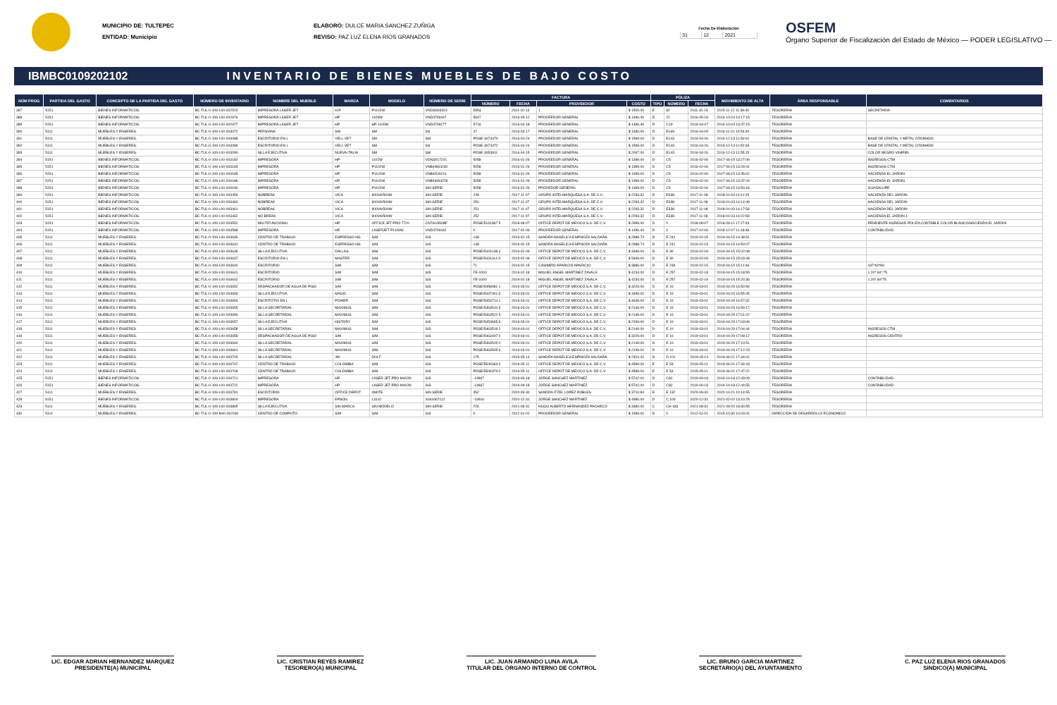MUNICIPIO DE: TULTEPEC
ENTIDAD: Municipio
ELABORÓ: DULCE MARIA SANCHEZ ZUÑIGA
REVISO: PAZ LUZ ELENA RIOS GRANADOS
| Fecha De Elaboración | | |
| --- | --- | --- |
| 31 | 12 | 2021 |
OSFEM
Órgano Superior de Fiscalización del Estado de México — PODER LEGISLATIVO —
IBMBC0109202102 INVENTARIO DE BIENES MUEBLES DE BAJO COSTO
| NÚM PROG | PARTIDA DEL GASTO | CONCEPTO DE LA PARTIDA DEL GASTO | NÚMERO DE INVENTARIO | NOMBRE DEL MUEBLE | MARCA | MODELO | NÚMERO DE SERIE | FACTURA | | | | PÓLIZA | | | MOVIMIENTO DE ALTA | ÁREA RESPONSABLE | COMENTARIOS |
| --- | --- | --- | --- | --- | --- | --- | --- | --- | --- | --- | --- | --- | --- | --- | --- | --- | --- |
| | | | | | | | | NÚMERO | FECHA | PROVEEDOR | COSTO | TIPO | NÚMERO | FECHA | | | |
| 387 | 5151 | BIENES INFORMÁTICOS. | BC-TUL-0-109-L00-002515 | IMPRESORA LASER JET | H.P. | P1102W | VND3G03323 | 5954 | 2011-10-13 | 1 | $ 1500.00 | E | 82 | 2011-10-13 | 2015-11-12 11:38:40 | TESORERIA | SECRETARIA |
| 388 | 5151 | BIENES INFORMÁTICOS. | BC-TUL-0-109-L00-002976 | IMPRESORA LASER JET | HP | 1109W | VND3709447 | 5947 | 2016-05-12 | PROVEEDOR GENERAL | $ 1496.40 | D | 22 | 2016-05-18 | 2016-10-04 13:17:15 | TESORERIA | |
| 389 | 5151 | BIENES INFORMÁTICOS. | BC-TUL-0-109-L00-002977 | IMPRESORA LASER JET | HP | HP-1109W | VND3709177 | 5716 | 2016-04-18 | PROVEEDOR GENERAL | $ 1496.40 | D | C19 | 2016-04-07 | 2016-10-04 13:47:15 | TESORERIA | |
| 390 | 5111 | MUEBLES Y ENSERES. | BC-TUL-0-109-L00-003072 | PERSIANA | SM | SM | SS | 47 | 2016-03-17 | PROVEEDOR GENERAL | $ 1480.00 | D | E169 | 2016-04-05 | 2016-11-01 10:54:40 | TESORERIA | |
| 391 | 5111 | MUEBLES Y ENSERES. | BC-TUL-0-109-L00-003088 | ESCRITORIO EN L | VELL VET | SM | SM | POSE-3074470 | 2016-04-24 | PROVEEDOR GENERAL | $ 1599.00 | D | E143 | 2016-04-26 | 2016-12-13 11:50:01 | TESORERIA | BASE DE CRISTAL Y METAL CROMADO |
| 392 | 5111 | MUEBLES Y ENSERES. | BC-TUL-0-109-L00-003089 | ESCRITORIO EN L | VELL VET | SM | SS | POSE-3074472 | 2016-04-24 | PROVEEDOR GENERAL | $ 1599.00 | D | E143 | 2016-04-26 | 2016-12-13 11:52:33 | TESORERIA | BASE DE CRISTAL Y METAL CROMADO |
| 393 | 5111 | MUEBLES Y ENSERES. | BC-TUL-0-109-L00-003090 | SILLA EJECUTIVA | NUEVA ITALIA | SM | SM | POSE-3053911 | 2016-04-15 | PROVEEDOR GENERAL | $ 2097.00 | D | E143 | 2016-04-26 | 2016-12-13 11:55:15 | TESORERIA | COLOR NEGRO VINIPIEL |
| 394 | 5151 | BIENES INFORMÁTICOS. | BC-TUL-0-109-L00-003182 | IMPRESORA | HP | 1102W | VDN3X17241 | 5058 | 2016-01-26 | PROVEEDOR GENERAL | $ 1399.00 | D | C5 | 2016-02-06 | 2017-06-15 13:27:09 | TESORERIA | INGRESOS CTM |
| 395 | 5151 | BIENES INFORMÁTICOS. | BC-TUL-0-109-L00-003183 | IMPRESORA | HP | P1102W | VNB4W34230 | 5058 | 2016-01-26 | PROVEEDOR GENERAL | $ 1399.00 | D | C5 | 2016-02-06 | 2017-06-15 13:29:41 | TESORERIA | INGRESOS CTM |
| 396 | 5151 | BIENES INFORMÁTICOS. | BC-TUL-0-109-L00-003185 | IMPRESORA | HP | P1102W | VNB4D26211 | 5058 | 2016-01-26 | PROVEEDOR GENERAL | $ 1399.00 | D | C5 | 2016-02-06 | 2017-06-15 13:45:02 | TESORERIA | HACIENDA EL JARDIN |
| 397 | 5151 | BIENES INFORMÁTICOS. | BC-TUL-0-109-L00-003186 | IMPRESORA | HP | P1102W | VNB4W34228 | 5058 | 2016-01-26 | PROVEEDOR GENERAL | $ 1399.00 | D | C5 | 2016-02-26 | 2017-06-15 13:47:24 | TESORERIA | HACIENDA EL JARDIN |
| 398 | 5151 | BIENES INFORMÁTICOS. | BC-TUL-0-109-L00-003190 | IMPRESORA | HP | P1102W | SIN SERIE | 5058 | 2016-01-26 | PROVEDOR GENERAL | $ 1399.00 | D | C5 | 2016-02-06 | 2017-06-15 14:50:18 | TESORERIA | GUADALUPE |
| 399 | 5151 | BIENES INFORMÁTICOS. | BC-TUL-0-109-L00-003459 | NOBREAK | VICA | 900VA/500W | SIN SERIE | 249 | 2017-11-07 | GRUPO INTELMARQUESA S.A. DE C.V. | $ 2293.32 | D | E338 | 2017-11-08 | 2018-01-03 14:11:25 | TESORERIA | HACIENDA DEL JARDIN |
| 400 | 5151 | BIENES INFORMÁTICOS. | BC-TUL-0-109-L00-003460 | NOBREAK | VICA | 900VA/500W | SIN SERIE | 250 | 2017-11-07 | GRUPO INTELMARQUESA S.A. DE C.V. | $ 2293.32 | D | E338 | 2017-11-08 | 2018-01-03 14:14:49 | TESORERIA | HACIENDA DEL JARDIN |
| 401 | 5151 | BIENES INFORMÁTICOS. | BC-TUL-0-109-L00-003461 | NOBREAK | VICA | 900VA/500W | SIN SERIE | 251 | 2017-11-07 | GRUPO INTELMARQUESA S.A. DE C.V. | $ 2293.32 | D | E338 | 2017-11-08 | 2018-01-03 14:17:54 | TESORERIA | HACIENDA DEL JARDIN |
| 402 | 5151 | BIENES INFORMÁTICOS. | BC-TUL-0-109-L00-003462 | NO BREAK | VICA | 900VA/500W | SIN SERIE | 252 | 2017-11-07 | GRUPO INTELMARQUESA S.A. DE C.V. | $ 2293.32 | D | E338 | 2017-11-08 | 2018-01-03 14:22:59 | TESORERIA | HACIENDA EL JARDIN 1 |
| 403 | 5151 | BIENES INFORMÁTICOS. | BC-TUL-0-109-L00-003552 | MULTIFUNCIONAL | HP | OFFICE JET PRO 7720 | CN7AU350BF | POSE/5131867 5 | 2018-08-07 | OFFICE DEPOT DE MEXICO S.A. DE C.V. | $ 2999.00 | D | 0 | 2018-08-07 | 2018-09-11 17:27:43 | TESORERIA | PENDIENTE AGREGAR POLIZA CONTABLE COLOR BLANCO/HACIENDA EL JARDIN |
| 404 | 5151 | BIENES INFORMÁTICOS. | BC-TUL-0-109-L00-003588 | IMPRESORA | HP | LASERJET P1109W | VND3709442 | 0 | 2017-02-06 | PROVEEDOR GENERAL | $ 1496.40 | D | 0 | 2017-02-06 | 2018-12-07 11:18:48 | TESORERIA | CONTABILIDAD |
| 405 | 5111 | MUEBLES Y ENSERES. | BC-TUL-0-109-L00-003630 | CENTRO DE TRABAJO | ESPRESSO NG | S/M | S/S | 148 | 2019-02-15 | SANDRA ANGELICA ESPINOZA SALDAÑA | $ 2988.74 | D | E 241 | 2019-02-15 | 2019-04-15 14:48:51 | TESORERIA | |
| 406 | 5111 | MUEBLES Y ENSERES. | BC-TUL-0-109-L00-003631 | CENTRO DE TRABAJO | ESPRESSO NG | S/M | S/S | 148 | 2019-02-15 | SANDRA ANGELICA ESPINOZA SALDAÑA | $ 2988.74 | D | E 241 | 2019-02-15 | 2019-04-15 14:50:07 | TESORERIA | |
| 407 | 5111 | MUEBLES Y ENSERES. | BC-TUL-0-109-L00-003636 | SILLA EJECUTIVA | DALLAS | S/M | S/S | POSE/5426138 4 | 2019-02-09 | OFFICE DEPOT DE MEXICO S.A. DE C.V. | $ 3499.00 | D | E 30 | 2019-02-09 | 2019-04-15 15:02:08 | TESORERIA | |
| 408 | 5111 | MUEBLES Y ENSERES. | BC-TUL-0-109-L00-003637 | ESCRITORIO EN L | MASTER | S/M | S/S | POSE/5426114 3 | 2019-02-09 | OFFICE DEPOT DE MEXICO S.A. DE C.V. | $ 5499.00 | D | E 30 | 2019-02-09 | 2019-04-15 15:03:48 | TESORERIA | |
| 409 | 5111 | MUEBLES Y ENSERES. | BC-TUL-0-109-L00-003640 | ESCRITORIO | S/M | S/M | S/S | 71 | 2019-02-15 | CASIMIRO APARICIO APARICIO | $ 3886.00 | D | E 239 | 2019-02-15 | 2019-04-15 15:11:46 | TESORERIA | 187*60*80 |
| 410 | 5111 | MUEBLES Y ENSERES. | BC-TUL-0-109-L00-003641 | ESCRITORIO | S/M | S/M | S/S | FE-1000 | 2019-02-18 | MIGUEL ANGEL MARTINEZ ZAVALA | $ 4234.00 | D | E 257 | 2019-02-18 | 2019-04-15 15:18:55 | TESORERIA | 1.20*.60*.75 |
| 411 | 5111 | MUEBLES Y ENSERES. | BC-TUL-0-109-L00-003642 | ESCRITORIO | S/M | S/M | S/S | FE-1000 | 2019-02-18 | MIGUEL ANGEL MARTINEZ ZAVALA | $ 4234.00 | D | E 257 | 2019-02-18 | 2019-04-15 15:20:36 | TESORERIA | 1.20*.60*75 |
| 412 | 5111 | MUEBLES Y ENSERES. | BC-TUL-0-109-L00-003652 | DESPACHADOR DE AGUA DE PISO | S/M | S/M | S/S | POSE/5458981 1 | 2019-03-01 | OFFICE DEPOT DE MEXICO S.A. DE C.V. | $ 3229.00 | D | E 10 | 2019-03-01 | 2019-04-29 16:50:50 | TESORERIA | |
| 413 | 5111 | MUEBLES Y ENSERES. | BC-TUL-0-109-L00-003653 | SILLA EJECUTIVA | MAGIC | S/M | S/S | POSE/5447301 3 | 2019-03-01 | OFFICE DEPOT DE MEXICO S.A. DE C.V. | $ 3499.00 | D | E 10 | 2019-03-01 | 2019-04-29 16:55:45 | TESORERIA | |
| 414 | 5111 | MUEBLES Y ENSERES. | BC-TUL-0-109-L00-003654 | ESCRITOTIO EN L | POWER | S/M | S/S | POSE/5453714 1 | 2019-03-01 | OFFICE DEPOT DE MEXICO S.A. DE C.V. | $ 4649.00 | D | E 10 | 2019-03-01 | 2019-04-29 16:57:32 | TESORERIA | |
| 415 | 5111 | MUEBLES Y ENSERES. | BC-TUL-0-109-L00-003655 | SILLA SECRETARIAL | MAXIMUS | S/M | S/S | POSE/5463510 3 | 2019-03-01 | OFFICE DEPOT DE MEXICO S.A. DE C.V. | $ 2149.00 | D | E 10 | 2019-03-01 | 2019-04-29 16:59:17 | TESORERIA | |
| 416 | 5111 | MUEBLES Y ENSERES. | BC-TUL-0-109-L00-003656 | SILLA SECRETARIAL | MAXIMUS | S/M | S/S | POSE/5463522 5 | 2019-03-01 | OFFICE DEPOT DE MEXICO S.A. DE C.V. | $ 2149.00 | D | E 10 | 2019-03-01 | 2019-04-29 17:01:22 | TESORERIA | |
| 417 | 5111 | MUEBLES Y ENSERES. | BC-TUL-0-109-L00-003657 | SILLA EJECUTIVA | HISTORY | S/M | S/S | POSE/5453665 9 | 2019-03-01 | OFFICE DEPOT DE MEXICO S.A. DE C.V. | $ 2299.00 | D | E 10 | 2019-03-01 | 2019-04-29 17:03:09 | TESORERIA | |
| 418 | 5111 | MUEBLES Y ENSERES. | BC-TUL-0-109-L00-003658 | SILLA SECRETARIAL | MAXIMUS | S/M | S/S | POSE/5463519 2 | 2019-03-01 | OFFICE DEPOT DE MEXICO S.A. DE C.V. | $ 2149.00 | D | E 10 | 2019-03-01 | 2019-04-29 17:04:44 | TESORERIA | INGRESOS CTM |
| 419 | 5111 | MUEBLES Y ENSERES. | BC-TUL-0-109-L00-003659 | DESPACHADOR DE AGUA DE PISO | S/M | S/M | S/S | POSE/5463497 0 | 2019-03-01 | OFFICE DEPOT DE MEXICO S.A. DE C.V. | $ 3229.00 | D | E 10 | 2019-03-01 | 2019-04-29 17:08:12 | TESORERIA | INGRESOS CENTRO |
| 420 | 5111 | MUEBLES Y ENSERES. | BC-TUL-0-109-L00-003660 | SILLA SECRETARIAL | MAXIMUS | S/M | S/S | POSE/5463515 0 | 2019-03-01 | OFFICE DEPOT DE MEXICO S.A. DE C.V. | $ 2149.00 | D | E 10 | 2019-03-01 | 2019-04-29 17:10:51 | TESORERIA | |
| 421 | 5111 | MUEBLES Y ENSERES. | BC-TUL-0-109-L00-003661 | SILLA SECRETARIAL | MAXIMUS | S/M | S/S | POSE/5463505 6 | 2019-03-01 | OFFICE DEPOT DE MEXICO S.A. DE C.V. | $ 2149.00 | D | E 10 | 2019-03-01 | 2019-04-29 17:12:23 | TESORERIA | |
| 422 | 5111 | MUEBLES Y ENSERES. | BC-TUL-0-109-L00-003703 | SILLA SECRETARIAL | JM | DOLF | S/S | 175 | 2019-05-14 | SANDRA ANGELICA ESPINOZA SALDAÑA | $ 2324.41 | D | D 101 | 2019-05-14 | 2019-06-21 17:34:01 | TESORERIA | |
| 423 | 5111 | MUEBLES Y ENSERES. | BC-TUL-0-109-L00-003707 | CENTRO DE TRABAJO | COLOMBIA | S/M | S/S | POSE/5549364 0 | 2019-05-11 | OFFICE DEPOT DE MEXICO S.A. DE C.V. | $ 4599.00 | E | E 53 | 2019-05-11 | 2019-06-21 17:44:43 | TESORERIA | |
| 424 | 5111 | MUEBLES Y ENSERES. | BC-TUL-0-109-L00-003708 | CENTRO DE TRABAJO | COLOMBIA | S/M | S/S | POSE/5549373 0 | 2019-05-11 | OFFICE DEPOT DE MEXICO S.A. DE C.V. | $ 4599.00 | E | E 53 | 2019-05-11 | 2019-06-21 17:47:22 | TESORERIA | |
| 425 | 5151 | BIENES INFORMÁTICOS. | BC-TUL-0-109-L00-003721 | IMPRESORA | HP | LASER JET PRO M402N | S/S | -14867 | 2019-09-18 | JORGE SANCHEZ MARTINEZ | $ 5742.00 | D | C82 | 2019-09-18 | 2019-10-18 12:43:09 | TESORERIA | CONTABILIDAD |
| 426 | 5151 | BIENES INFORMÁTICOS. | BC-TUL-0-109-L00-003722 | IMPRESORA | HP | LASER JET PRO M402N | S/S | -14867 | 2019-09-18 | JORGE SANCHEZ MARTINEZ | $ 5742.00 | D | C82 | 2019-09-18 | 2019-10-18 12:44:55 | TESORERIA | CONTABILIDAD |
| 427 | 5111 | MUEBLES Y ENSERES. | BC-TUL-0-109-L00-003781 | ESCRITORIO | OFFICE DEPOT | OMITE | SIN SERIE | 452 | 2020-09-30 | SANDRA ITZEL LOPEZ ROBLES | $ 3710.84 | E | E 132 | 2020-09-30 | 2020-10-21 10:14:55 | TESORERIA | |
| 428 | 5151 | BIENES INFORMÁTICOS. | BC-TUL-0-109-L00-003804 | IMPRESORA | EPSON | L3110 | X644467112 | -19916 | 2020-12-31 | JORGE SANCHEZ MARTINEZ | $ 4980.00 | D | C 100 | 2020-12-31 | 2021-02-02 13:10:25 | TESORERIA | |
| 429 | 5111 | MUEBLES Y ENSERES. | BC-TUL-0-109-L00-003865 | SILLA EJECUTIVA | SIN MARCA | SIN MODELO | SIN SERIE | 726 | 2021-08-31 | HUGO ALBERTO HERNANDEZ PACHECO | $ 3480.00 | C | CH 183 | 2021-08-31 | 2021-09-20 18:30:55 | TESORERIA | |
| 430 | 5111 | MUEBLES Y ENSERES. | BC-TUL-0-109-N00-002290 | CENTRO DE COMPUTO | S/M | S/M | S/S | 0 | 2012-01-01 | PROVEEDOR GENERAL | $ 1599.00 | D | 0 | 2012-01-01 | 2015-10-30 10:03:41 | DIRECCIÓN DE DESARROLLO ECONOMICO | |
LIC. EDGAR ADRIAN HERNANDEZ MARQUEZ
PRESIDENTE(A) MUNICIPAL
LIC. CRISTIAN REYES RAMIREZ
TESORERO(A) MUNICIPAL
LIC. JUAN ARMANDO LUNA AVILA
TITULAR DEL ÓRGANO INTERNO DE CONTROL
LIC. BRUNO GARCIA MARTINEZ
SECRETARIO(A) DEL AYUNTAMIENTO
C. PAZ LUZ ELENA RIOS GRANADOS
SINDICO(A) MUNICIPAL